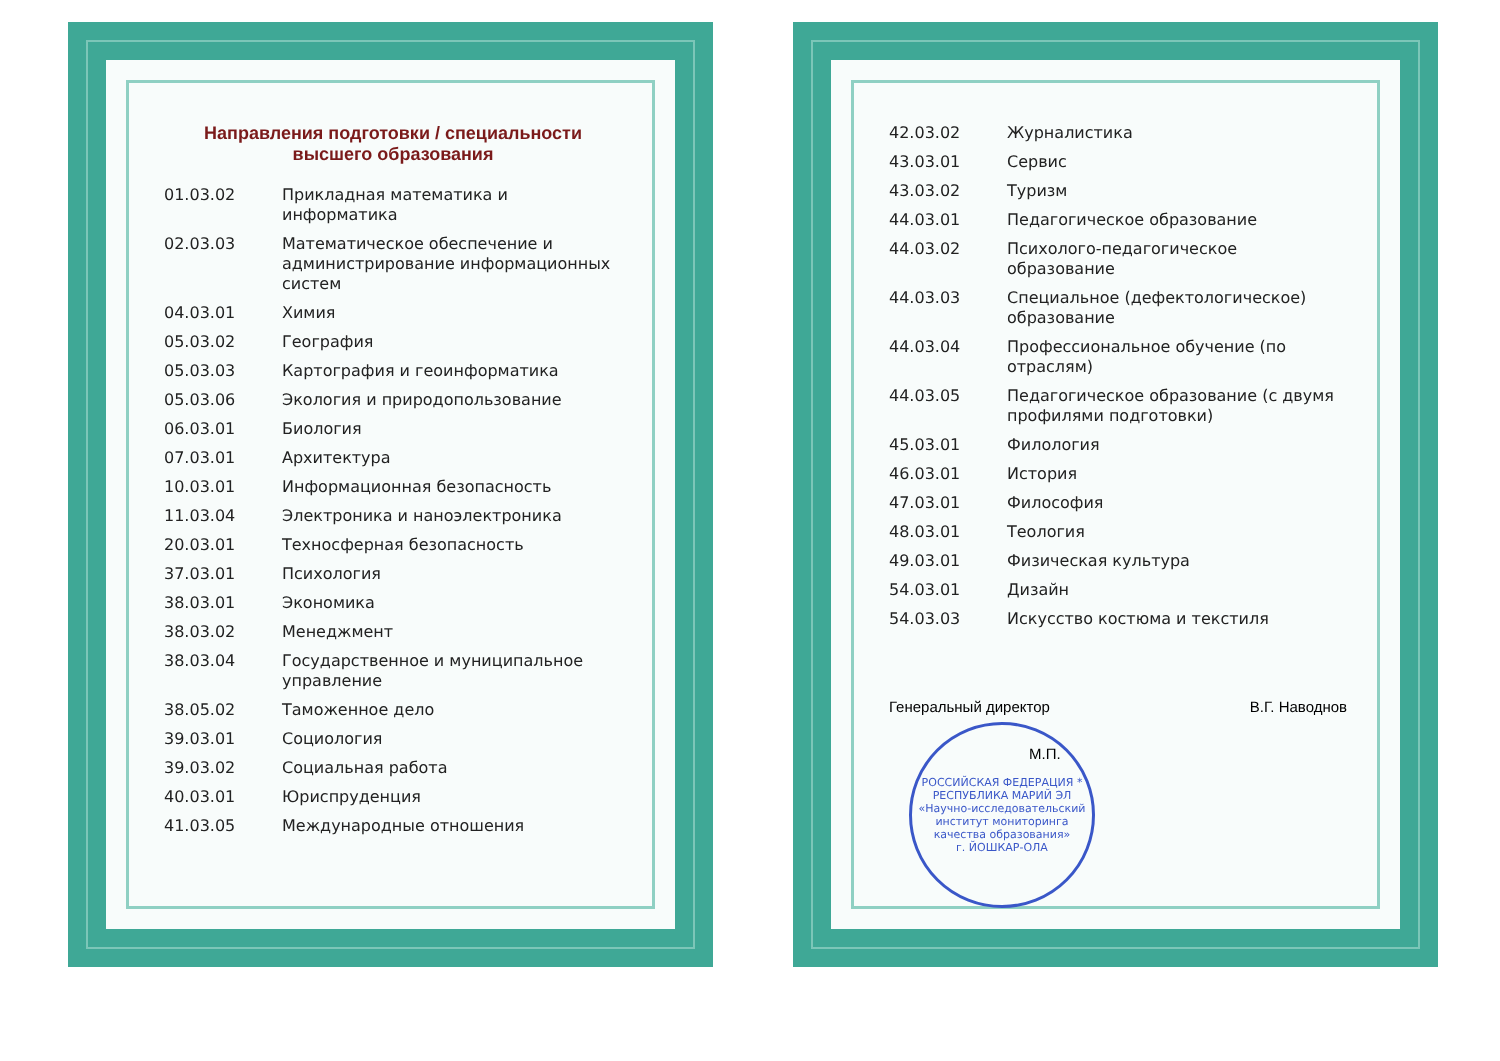Направления подготовки / специальности
высшего образования
| 01.03.02 | Прикладная математика и информатика |
| 02.03.03 | Математическое обеспечение и администрирование информационных систем |
| 04.03.01 | Химия |
| 05.03.02 | География |
| 05.03.03 | Картография и геоинформатика |
| 05.03.06 | Экология и природопользование |
| 06.03.01 | Биология |
| 07.03.01 | Архитектура |
| 10.03.01 | Информационная безопасность |
| 11.03.04 | Электроника и наноэлектроника |
| 20.03.01 | Техносферная безопасность |
| 37.03.01 | Психология |
| 38.03.01 | Экономика |
| 38.03.02 | Менеджмент |
| 38.03.04 | Государственное и муниципальное управление |
| 38.05.02 | Таможенное дело |
| 39.03.01 | Социология |
| 39.03.02 | Социальная работа |
| 40.03.01 | Юриспруденция |
| 41.03.05 | Международные отношения |
| 42.03.02 | Журналистика |
| 43.03.01 | Сервис |
| 43.03.02 | Туризм |
| 44.03.01 | Педагогическое образование |
| 44.03.02 | Психолого-педагогическое образование |
| 44.03.03 | Специальное (дефектологическое) образование |
| 44.03.04 | Профессиональное обучение (по отраслям) |
| 44.03.05 | Педагогическое образование (с двумя профилями подготовки) |
| 45.03.01 | Филология |
| 46.03.01 | История |
| 47.03.01 | Философия |
| 48.03.01 | Теология |
| 49.03.01 | Физическая культура |
| 54.03.01 | Дизайн |
| 54.03.03 | Искусство костюма и текстиля |
Генеральный директор В.Г. Наводнов
М.П.
РОССИЙСКАЯ ФЕДЕРАЦИЯ * РЕСПУБЛИКА МАРИЙ ЭЛ
«Научно-исследовательский институт мониторинга качества образования»
г. ЙОШКАР-ОЛА